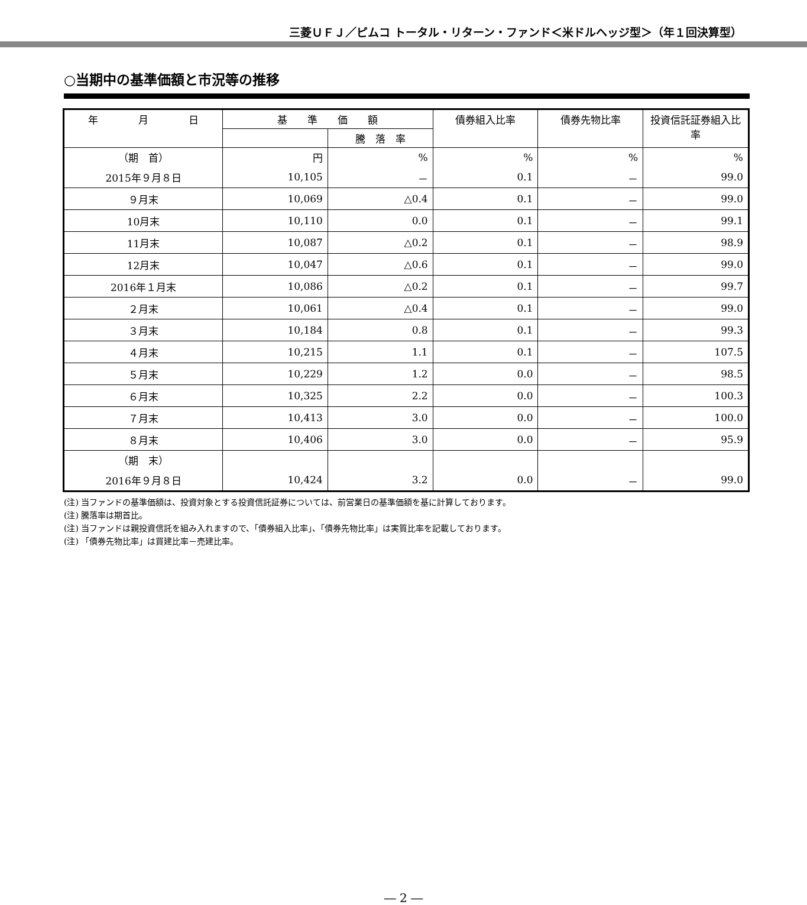三菱ＵＦＪ／ピムコ トータル・リターン・ファンド＜米ドルヘッジ型＞（年１回決算型）
○当期中の基準価額と市況等の推移
| 年 月 日 | 基 準 価 額 | | 債券組入比率 | 債券先物比率 | 投資信託証券組入比率 |
| --- | --- | --- | --- | --- | --- |
| | | 騰 落 率 | | | |
| （期 首） | 円 | % | % | % | % |
| 2015年９月８日 | 10,105 | － | 0.1 | － | 99.0 |
| ９月末 | 10,069 | △0.4 | 0.1 | － | 99.0 |
| 10月末 | 10,110 | 0.0 | 0.1 | － | 99.1 |
| 11月末 | 10,087 | △0.2 | 0.1 | － | 98.9 |
| 12月末 | 10,047 | △0.6 | 0.1 | － | 99.0 |
| 2016年１月末 | 10,086 | △0.2 | 0.1 | － | 99.7 |
| ２月末 | 10,061 | △0.4 | 0.1 | － | 99.0 |
| ３月末 | 10,184 | 0.8 | 0.1 | － | 99.3 |
| ４月末 | 10,215 | 1.1 | 0.1 | － | 107.5 |
| ５月末 | 10,229 | 1.2 | 0.0 | － | 98.5 |
| ６月末 | 10,325 | 2.2 | 0.0 | － | 100.3 |
| ７月末 | 10,413 | 3.0 | 0.0 | － | 100.0 |
| ８月末 | 10,406 | 3.0 | 0.0 | － | 95.9 |
| （期 末） | | | | | |
| 2016年９月８日 | 10,424 | 3.2 | 0.0 | － | 99.0 |
(注) 当ファンドの基準価額は、投資対象とする投資信託証券については、前営業日の基準価額を基に計算しております。
(注) 騰落率は期首比。
(注) 当ファンドは親投資信託を組み入れますので、「債券組入比率」、「債券先物比率」は実質比率を記載しております。
(注) 「債券先物比率」は買建比率－売建比率。
― 2 ―